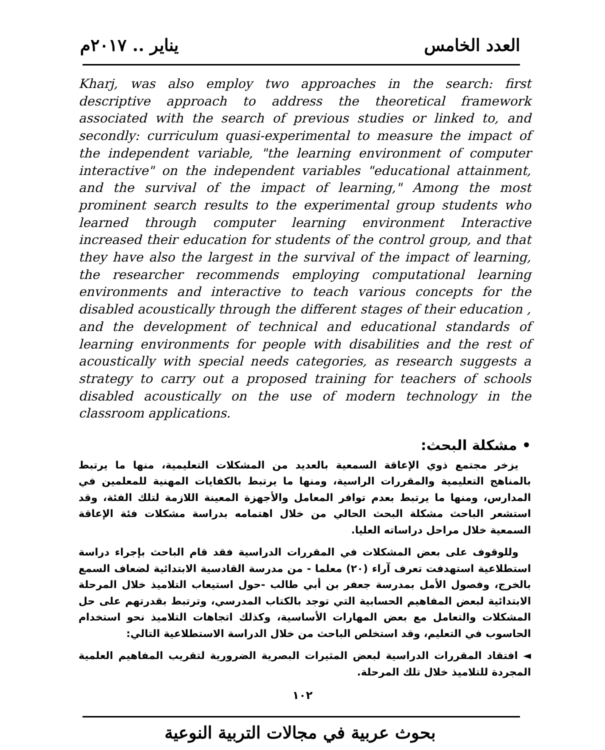يناير .. ٢٠١٧م العدد الخامس
Kharj, was also employ two approaches in the search: first descriptive approach to address the theoretical framework associated with the search of previous studies or linked to, and secondly: curriculum quasi-experimental to measure the impact of the independent variable, "the learning environment of computer interactive" on the independent variables "educational attainment, and the survival of the impact of learning," Among the most prominent search results to the experimental group students who learned through computer learning environment Interactive increased their education for students of the control group, and that they have also the largest in the survival of the impact of learning, the researcher recommends employing computational learning environments and interactive to teach various concepts for the disabled acoustically through the different stages of their education , and the development of technical and educational standards of learning environments for people with disabilities and the rest of acoustically with special needs categories, as research suggests a strategy to carry out a proposed training for teachers of schools disabled acoustically on the use of modern technology in the classroom applications.
• مشكلة البحث:
يزخر مجتمع ذوي الإعاقة السمعية بالعديد من المشكلات التعليمية، منها ما يرتبط بالمناهج التعليمية والمقررات الراسية، ومنها ما يرتبط بالكفايات المهنية للمعلمين في المدارس، ومنها ما يرتبط بعدم توافر المعامل والأجهزة المعينة اللازمة لتلك الفئة، وقد استشعر الباحث مشكلة البحث الحالي من خلال اهتمامه بدراسة مشكلات فئة الإعاقة السمعية خلال مراحل دراساته العليا.
وللوقوف على بعض المشكلات في المقررات الدراسية فقد قام الباحث بإجراء دراسة استطلاعية استهدفت تعرف آراء (٢٠) معلما - من مدرسة القادسية الابتدائية لضعاف السمع بالخرج، وفصول الأمل بمدرسة جعفر بن أبي طالب -حول استيعاب التلاميذ خلال المرحلة الابتدائية لبعض المفاهيم الحسابية التي توجد بالكتاب المدرسي، وترتبط بقدرتهم على حل المشكلات والتعامل مع بعض المهارات الأساسية، وكذلك اتجاهات التلاميذ نحو استخدام الحاسوب في التعليم، وقد استخلص الباحث من خلال الدراسة الاستطلاعية التالي:
◄ افتقاد المقررات الدراسية لبعض المثيرات البصرية الضرورية لتقريب المفاهيم العلمية المجردة للتلاميذ خلال تلك المرحلة.
١٠٢
بحوث عربية في مجالات التربية النوعية